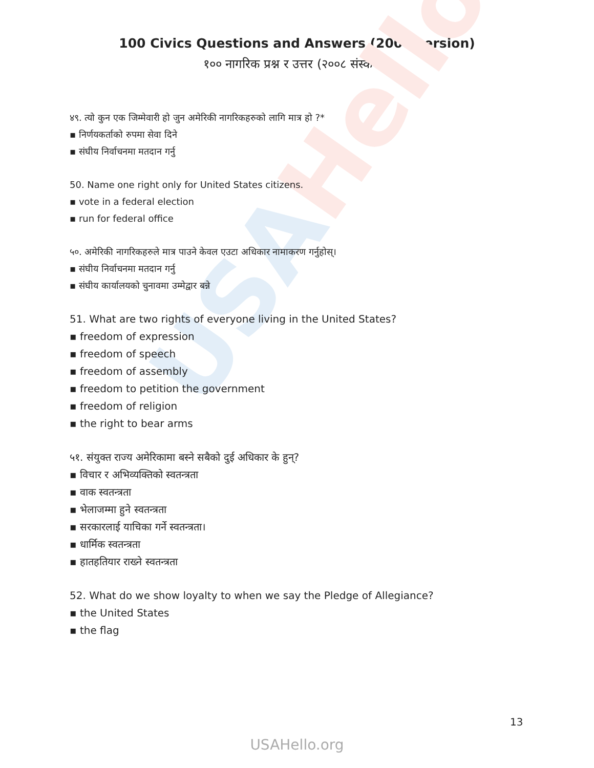USAHello
100 Civics Questions and Answers (2008 version)
१०० नागरिक प्रश्न र उत्तर (२००८ संस्करण)
४९. त्यो कुन एक जिम्मेवारी हो जुन अमेरिकी नागरिकहरुको लागि मात्र हो ?*
▪ निर्णयकर्ताको रुपमा सेवा दिने
▪ संघीय निर्वाचनमा मतदान गर्नु
50. Name one right only for United States citizens.
▪ vote in a federal election
▪ run for federal office
५०. अमेरिकी नागरिकहरुले मात्र पाउने केवल एउटा अधिकार नामाकरण गर्नुहोस्।
▪ संघीय निर्वाचनमा मतदान गर्नु
▪ संघीय कार्यालयको चुनावमा उम्मेद्वार बन्ने
51. What are two rights of everyone living in the United States?
▪ freedom of expression
▪ freedom of speech
▪ freedom of assembly
▪ freedom to petition the government
▪ freedom of religion
▪ the right to bear arms
५१. संयुक्त राज्य अमेरिकामा बस्ने सबैको दुई अधिकार के हुन्?
▪ विचार र अभिव्यक्तिको स्वतन्त्रता
▪ वाक स्वतन्त्रता
▪ भेलाजम्मा हुने स्वतन्त्रता
▪ सरकारलाई याचिका गर्ने स्वतन्त्रता।
▪ धार्मिक स्वतन्त्रता
▪ हातहतियार राख्ने स्वतन्त्रता
52. What do we show loyalty to when we say the Pledge of Allegiance?
▪ the United States
▪ the flag
13
USAHello.org